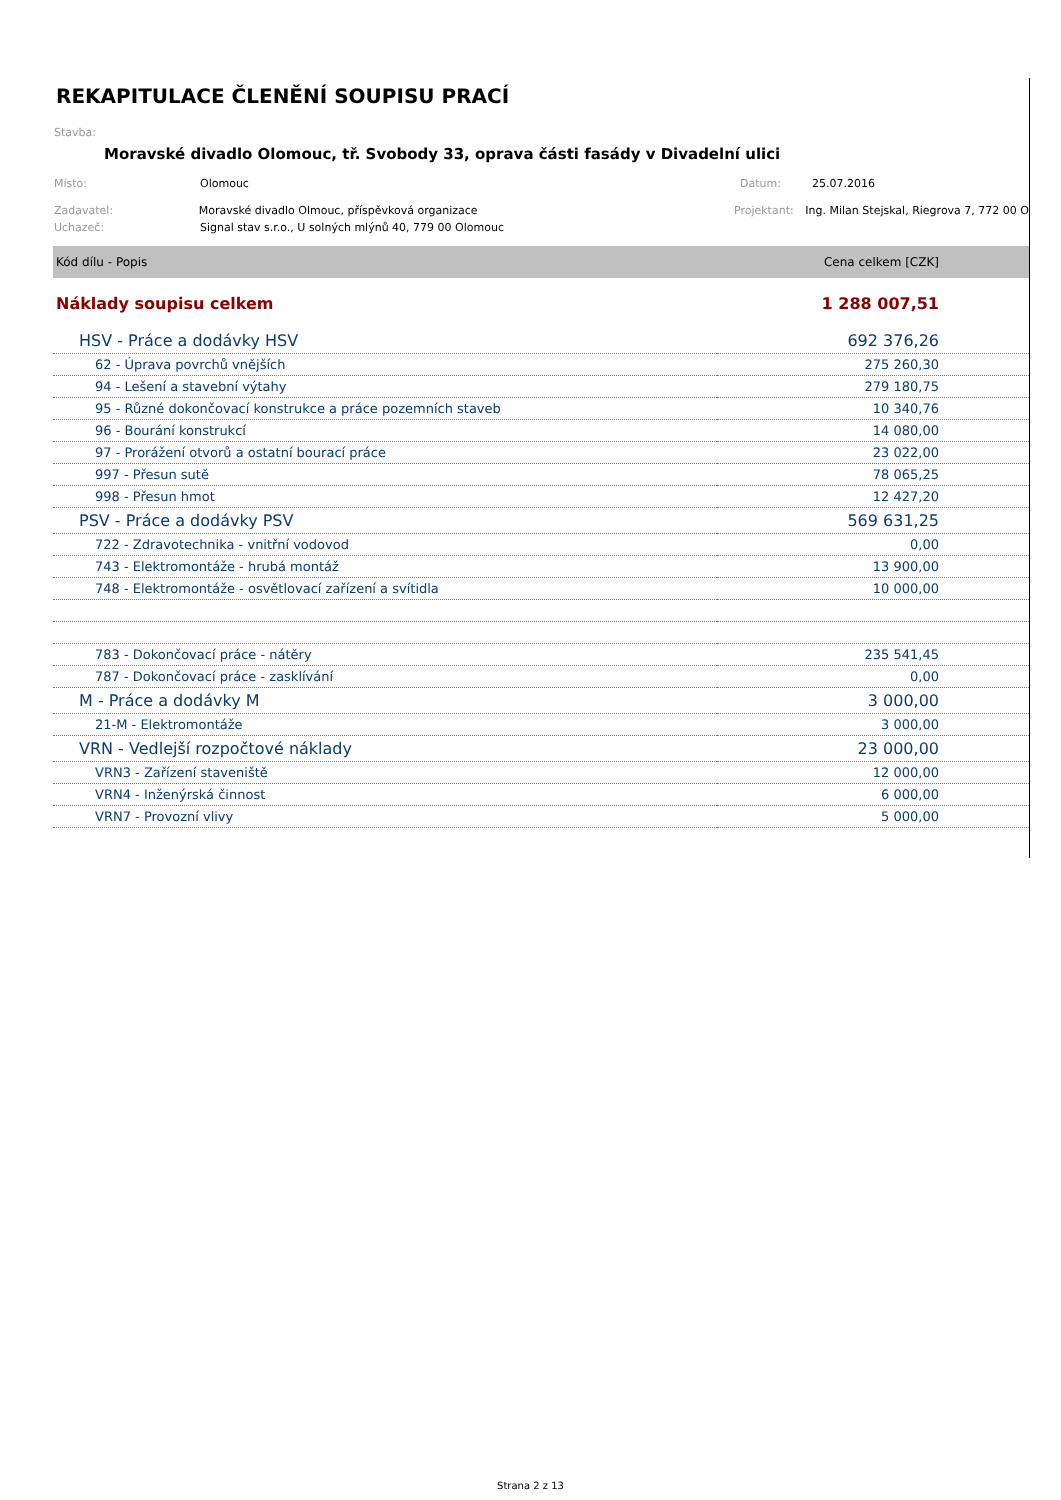REKAPITULACE ČLENĚNÍ SOUPISU PRACÍ
Stavba:
Moravské divadlo Olomouc, tř. Svobody 33, oprava části fasády v Divadelní ulici
Místo: Olomouc Datum: 25.07.2016
Zadavatel: Moravské divadlo Olmouc, příspěvková organizace Projektant: Ing. Milan Stejskal, Riegrova 7, 772 00 O
Uchazeč: Signal stav s.r.o., U solných mlýnů 40, 779 00 Olomouc
| Kód dílu - Popis | Cena celkem [CZK] |
| --- | --- |
| Náklady soupisu celkem | 1 288 007,51 |
| HSV - Práce a dodávky HSV | 692 376,26 |
| 62 - Úprava povrchů vnějších | 275 260,30 |
| 94 - Lešení a stavební výtahy | 279 180,75 |
| 95 - Různé dokončovací konstrukce a práce pozemních staveb | 10 340,76 |
| 96 - Bourání konstrukcí | 14 080,00 |
| 97 - Prorážení otvorů a ostatní bourací práce | 23 022,00 |
| 997 - Přesun sutě | 78 065,25 |
| 998 - Přesun hmot | 12 427,20 |
| PSV - Práce a dodávky PSV | 569 631,25 |
| 722 - Zdravotechnika - vnitřní vodovod | 0,00 |
| 743 - Elektromontáže - hrubá montáž | 13 900,00 |
| 748 - Elektromontáže - osvětlovací zařízení a svítidla | 10 000,00 |
| 783 - Dokončovací práce - nátěry | 235 541,45 |
| 787 - Dokončovací práce - zasklívání | 0,00 |
| M - Práce a dodávky M | 3 000,00 |
| 21-M - Elektromontáže | 3 000,00 |
| VRN - Vedlejší rozpočtové náklady | 23 000,00 |
| VRN3 - Zařízení staveniště | 12 000,00 |
| VRN4 - Inženýrská činnost | 6 000,00 |
| VRN7 - Provozní vlivy | 5 000,00 |
Strana 2 z 13